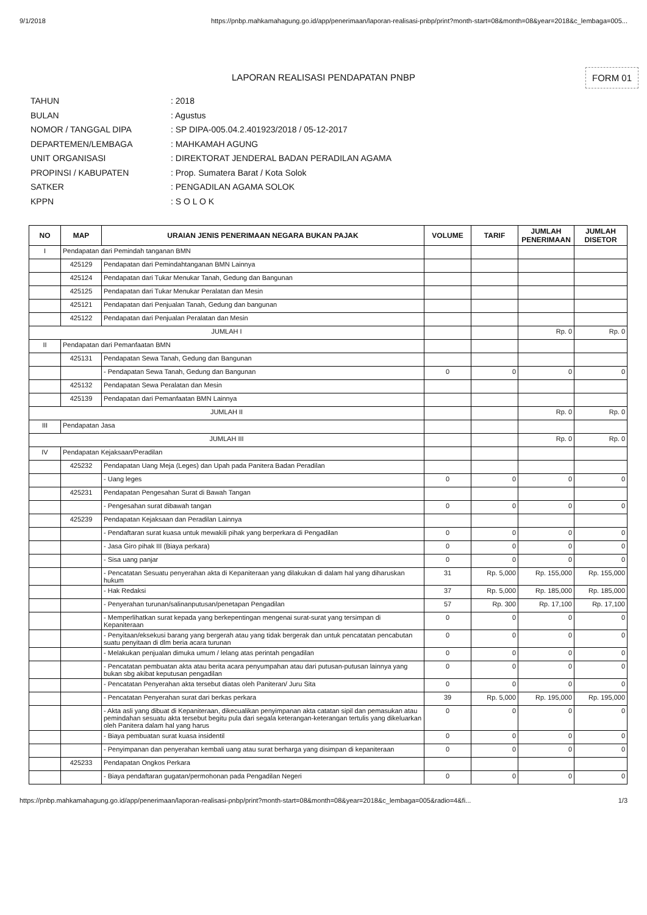9/1/2018 https://pnbp.mahkamahagung.go.id/app/penerimaan/laporan-realisasi-pnbp/print?month-start=08&month=08&year=2018&c_lembaga=005...
LAPORAN REALISASI PENDAPATAN PNBP FORM 01
TAHUN: 2018
BULAN: Agustus
NOMOR / TANGGAL DIPA: SP DIPA-005.04.2.401923/2018 / 05-12-2017
DEPARTEMEN/LEMBAGA: MAHKAMAH AGUNG
UNIT ORGANISASI: DIREKTORAT JENDERAL BADAN PERADILAN AGAMA
PROPINSI / KABUPATEN: Prop. Sumatera Barat / Kota Solok
SATKER: PENGADILAN AGAMA SOLOK
KPPN: S O L O K
| NO | MAP | URAIAN JENIS PENERIMAAN NEGARA BUKAN PAJAK | VOLUME | TARIF | JUMLAH PENERIMAAN | JUMLAH DISETOR |
| --- | --- | --- | --- | --- | --- | --- |
| I | Pendapatan dari Pemindah tanganan BMN | | | | | |
| | 425129 | Pendapatan dari Pemindahtanganan BMN Lainnya | | | | |
| | 425124 | Pendapatan dari Tukar Menukar Tanah, Gedung dan Bangunan | | | | |
| | 425125 | Pendapatan dari Tukar Menukar Peralatan dan Mesin | | | | |
| | 425121 | Pendapatan dari Penjualan Tanah, Gedung dan bangunan | | | | |
| | 425122 | Pendapatan dari Penjualan Peralatan dan Mesin | | | | |
| JUMLAH I | | | | | Rp. 0 | Rp. 0 |
| II | Pendapatan dari Pemanfaatan BMN | | | | | |
| | 425131 | Pendapatan Sewa Tanah, Gedung dan Bangunan | | | | |
| | | - Pendapatan Sewa Tanah, Gedung dan Bangunan | 0 | 0 | 0 | 0 |
| | 425132 | Pendapatan Sewa Peralatan dan Mesin | | | | |
| | 425139 | Pendapatan dari Pemanfaatan BMN Lainnya | | | | |
| JUMLAH II | | | | | Rp. 0 | Rp. 0 |
| III | Pendapatan Jasa | | | | | |
| JUMLAH III | | | | | Rp. 0 | Rp. 0 |
| IV | Pendapatan Kejaksaan/Peradilan | | | | | |
| | 425232 | Pendapatan Uang Meja (Leges) dan Upah pada Panitera Badan Peradilan | | | | |
| | | - Uang leges | 0 | 0 | 0 | 0 |
| | 425231 | Pendapatan Pengesahan Surat di Bawah Tangan | | | | |
| | | - Pengesahan surat dibawah tangan | 0 | 0 | 0 | 0 |
| | 425239 | Pendapatan Kejaksaan dan Peradilan Lainnya | | | | |
| | | - Pendaftaran surat kuasa untuk mewakili pihak yang berperkara di Pengadilan | 0 | 0 | 0 | 0 |
| | | - Jasa Giro pihak III (Biaya perkara) | 0 | 0 | 0 | 0 |
| | | - Sisa uang panjar | 0 | 0 | 0 | 0 |
| | | - Pencatatan Sesuatu penyerahan akta di Kepaniteraan yang dilakukan di dalam hal yang diharuskan hukum | 31 | Rp. 5,000 | Rp. 155,000 | Rp. 155,000 |
| | | - Hak Redaksi | 37 | Rp. 5,000 | Rp. 185,000 | Rp. 185,000 |
| | | - Penyerahan turunan/salinanputusan/penetapan Pengadilan | 57 | Rp. 300 | Rp. 17,100 | Rp. 17,100 |
| | | - Memperlihatkan surat kepada yang berkepentingan mengenai surat-surat yang tersimpan di Kepaniteraan | 0 | 0 | 0 | 0 |
| | | - Penyitaan/eksekusi barang yang bergerah atau yang tidak bergerak dan untuk pencatatan pencabutan suatu penyitaan di dlm beria acara turunan | 0 | 0 | 0 | 0 |
| | | - Melakukan penjualan dimuka umum / lelang atas perintah pengadilan | 0 | 0 | 0 | 0 |
| | | - Pencatatan pembuatan akta atau berita acara penyumpahan atau dari putusan-putusan lainnya yang bukan sbg akibat keputusan pengadilan | 0 | 0 | 0 | 0 |
| | | - Pencatatan Penyerahan akta tersebut diatas oleh Paniteran/ Juru Sita | 0 | 0 | 0 | 0 |
| | | - Pencatatan Penyerahan surat dari berkas perkara | 39 | Rp. 5,000 | Rp. 195,000 | Rp. 195,000 |
| | | - Akta asli yang dibuat di Kepaniteraan, dikecualikan penyimpanan akta catatan sipil dan pemasukan atau pemindahan sesuatu akta tersebut begitu pula dari segala keterangan-keterangan tertulis yang dikeluarkan oleh Panitera dalam hal yang harus | 0 | 0 | 0 | 0 |
| | | - Biaya pembuatan surat kuasa insidentil | 0 | 0 | 0 | 0 |
| | | - Penyimpanan dan penyerahan kembali uang atau surat berharga yang disimpan di kepaniteraan | 0 | 0 | 0 | 0 |
| | 425233 | Pendapatan Ongkos Perkara | | | | |
| | | - Biaya pendaftaran gugatan/permohonan pada Pengadilan Negeri | 0 | 0 | 0 | 0 |
https://pnbp.mahkamahagung.go.id/app/penerimaan/laporan-realisasi-pnbp/print?month-start=08&month=08&year=2018&c_lembaga=005&radio=4&fi... 1/3